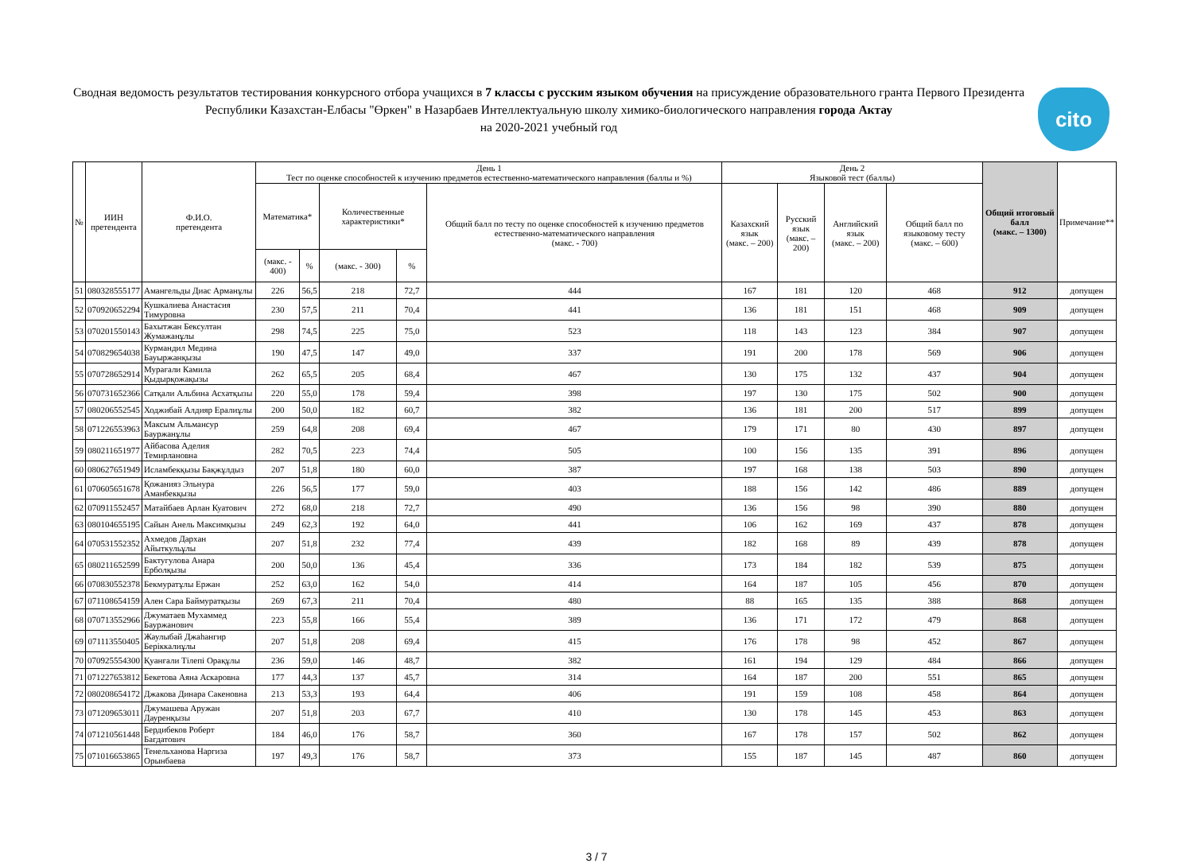Сводная ведомость результатов тестирования конкурсного отбора учащихся в 7 классы с русским языком обучения на присуждение образовательного гранта Первого Президента Республики Казахстан-Елбасы "Өркен" в Назарбаев Интеллектуальную школу химико-биологического направления города Актау
на 2020-2021 учебный год
cito
| № | ИИН претендента | Ф.И.О. претендента | День 1 Тест по оценке способностей к изучению предметов естественно-математического направления (баллы и %) | | | | | День 2 Языковой тест (баллы) | | | | Общий итоговый балл (макс. – 1300) | Примечание** |
| --- | --- | --- | --- | --- | --- | --- | --- | --- | --- | --- | --- | --- | --- |
| | | | Математика* | | Количественные характеристики* | | Общий балл по тесту по оценке способностей к изучению предметов естественно-математического направления (макс. - 700) | Казахский язык (макс. – 200) | Русский язык (макс. – 200) | Английский язык (макс. – 200) | Общий балл по языковому тесту (макс. – 600) | | |
| | | | (макс. - 400) | % | (макс. - 300) | % | | | | | | | |
| 51 | 080328555177 | Амангельды Диас Арманұлы | 226 | 56,5 | 218 | 72,7 | 444 | 167 | 181 | 120 | 468 | 912 | допущен |
| 52 | 070920652294 | Кушкалиева Анастасия Тимуровна | 230 | 57,5 | 211 | 70,4 | 441 | 136 | 181 | 151 | 468 | 909 | допущен |
| 53 | 070201550143 | Бахытжан Бексултан Жумажанұлы | 298 | 74,5 | 225 | 75,0 | 523 | 118 | 143 | 123 | 384 | 907 | допущен |
| 54 | 070829654038 | Курмандил Медина Бауыржанқызы | 190 | 47,5 | 147 | 49,0 | 337 | 191 | 200 | 178 | 569 | 906 | допущен |
| 55 | 070728652914 | Мурағали Камила Қыдырқожақызы | 262 | 65,5 | 205 | 68,4 | 467 | 130 | 175 | 132 | 437 | 904 | допущен |
| 56 | 070731652366 | Сатқали Альбина Асхатқызы | 220 | 55,0 | 178 | 59,4 | 398 | 197 | 130 | 175 | 502 | 900 | допущен |
| 57 | 080206552545 | Ходжибай Алдияр Ералиұлы | 200 | 50,0 | 182 | 60,7 | 382 | 136 | 181 | 200 | 517 | 899 | допущен |
| 58 | 071226553963 | Максым Альмансур Бауржанұлы | 259 | 64,8 | 208 | 69,4 | 467 | 179 | 171 | 80 | 430 | 897 | допущен |
| 59 | 080211651977 | Айбасова Аделия Темирлановна | 282 | 70,5 | 223 | 74,4 | 505 | 100 | 156 | 135 | 391 | 896 | допущен |
| 60 | 080627651949 | Исламбекқызы Бақжұлдыз | 207 | 51,8 | 180 | 60,0 | 387 | 197 | 168 | 138 | 503 | 890 | допущен |
| 61 | 070605651678 | Қожанияз Эльнура Аманбекқызы | 226 | 56,5 | 177 | 59,0 | 403 | 188 | 156 | 142 | 486 | 889 | допущен |
| 62 | 070911552457 | Матайбаев Арлан Куатович | 272 | 68,0 | 218 | 72,7 | 490 | 136 | 156 | 98 | 390 | 880 | допущен |
| 63 | 080104655195 | Сайын Анель Максимқызы | 249 | 62,3 | 192 | 64,0 | 441 | 106 | 162 | 169 | 437 | 878 | допущен |
| 64 | 070531552352 | Ахмедов Дархан Айыткульұлы | 207 | 51,8 | 232 | 77,4 | 439 | 182 | 168 | 89 | 439 | 878 | допущен |
| 65 | 080211652599 | Бактугулова Анара Ерболқызы | 200 | 50,0 | 136 | 45,4 | 336 | 173 | 184 | 182 | 539 | 875 | допущен |
| 66 | 070830552378 | Бекмуратұлы Ержан | 252 | 63,0 | 162 | 54,0 | 414 | 164 | 187 | 105 | 456 | 870 | допущен |
| 67 | 071108654159 | Ален Сара Баймуратқызы | 269 | 67,3 | 211 | 70,4 | 480 | 88 | 165 | 135 | 388 | 868 | допущен |
| 68 | 070713552966 | Джуматаев Мухаммед Бауржанович | 223 | 55,8 | 166 | 55,4 | 389 | 136 | 171 | 172 | 479 | 868 | допущен |
| 69 | 071113550405 | Жаулыбай Джаһангир Беріккалиұлы | 207 | 51,8 | 208 | 69,4 | 415 | 176 | 178 | 98 | 452 | 867 | допущен |
| 70 | 070925554300 | Қуанғали Тілепі Орақұлы | 236 | 59,0 | 146 | 48,7 | 382 | 161 | 194 | 129 | 484 | 866 | допущен |
| 71 | 071227653812 | Бекетова Аяна Аскаровна | 177 | 44,3 | 137 | 45,7 | 314 | 164 | 187 | 200 | 551 | 865 | допущен |
| 72 | 080208654172 | Джакова Динара Сакеновна | 213 | 53,3 | 193 | 64,4 | 406 | 191 | 159 | 108 | 458 | 864 | допущен |
| 73 | 071209653011 | Джумашева Аружан Дауренқызы | 207 | 51,8 | 203 | 67,7 | 410 | 130 | 178 | 145 | 453 | 863 | допущен |
| 74 | 071210561448 | Бердибеков Роберт Багдатович | 184 | 46,0 | 176 | 58,7 | 360 | 167 | 178 | 157 | 502 | 862 | допущен |
| 75 | 071016653865 | Тенельханова Наргиза Орынбаева | 197 | 49,3 | 176 | 58,7 | 373 | 155 | 187 | 145 | 487 | 860 | допущен |
3 / 7